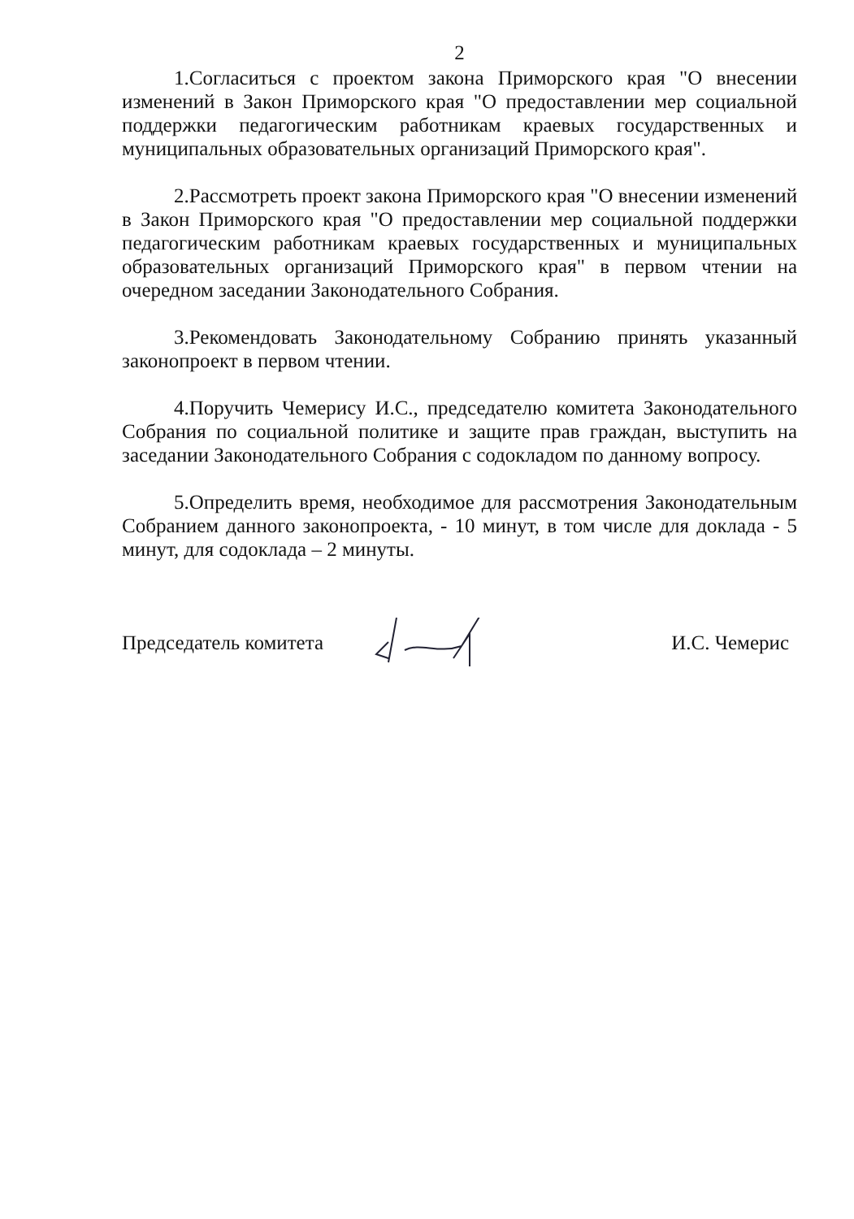2
1.Согласиться с проектом закона Приморского края "О внесении изменений в Закон Приморского края "О предоставлении мер социальной поддержки педагогическим работникам краевых государственных и муниципальных образовательных организаций Приморского края".
2.Рассмотреть проект закона Приморского края "О внесении изменений в Закон Приморского края "О предоставлении мер социальной поддержки педагогическим работникам краевых государственных и муниципальных образовательных организаций Приморского края" в первом чтении на очередном заседании Законодательного Собрания.
3.Рекомендовать Законодательному Собранию принять указанный законопроект в первом чтении.
4.Поручить Чемерису И.С., председателю комитета Законодательного Собрания по социальной политике и защите прав граждан, выступить на заседании Законодательного Собрания с содокладом по данному вопросу.
5.Определить время, необходимое для рассмотрения Законодательным Собранием данного законопроекта, - 10 минут, в том числе для доклада - 5 минут, для содоклада – 2 минуты.
Председатель комитета И.С. Чемерис